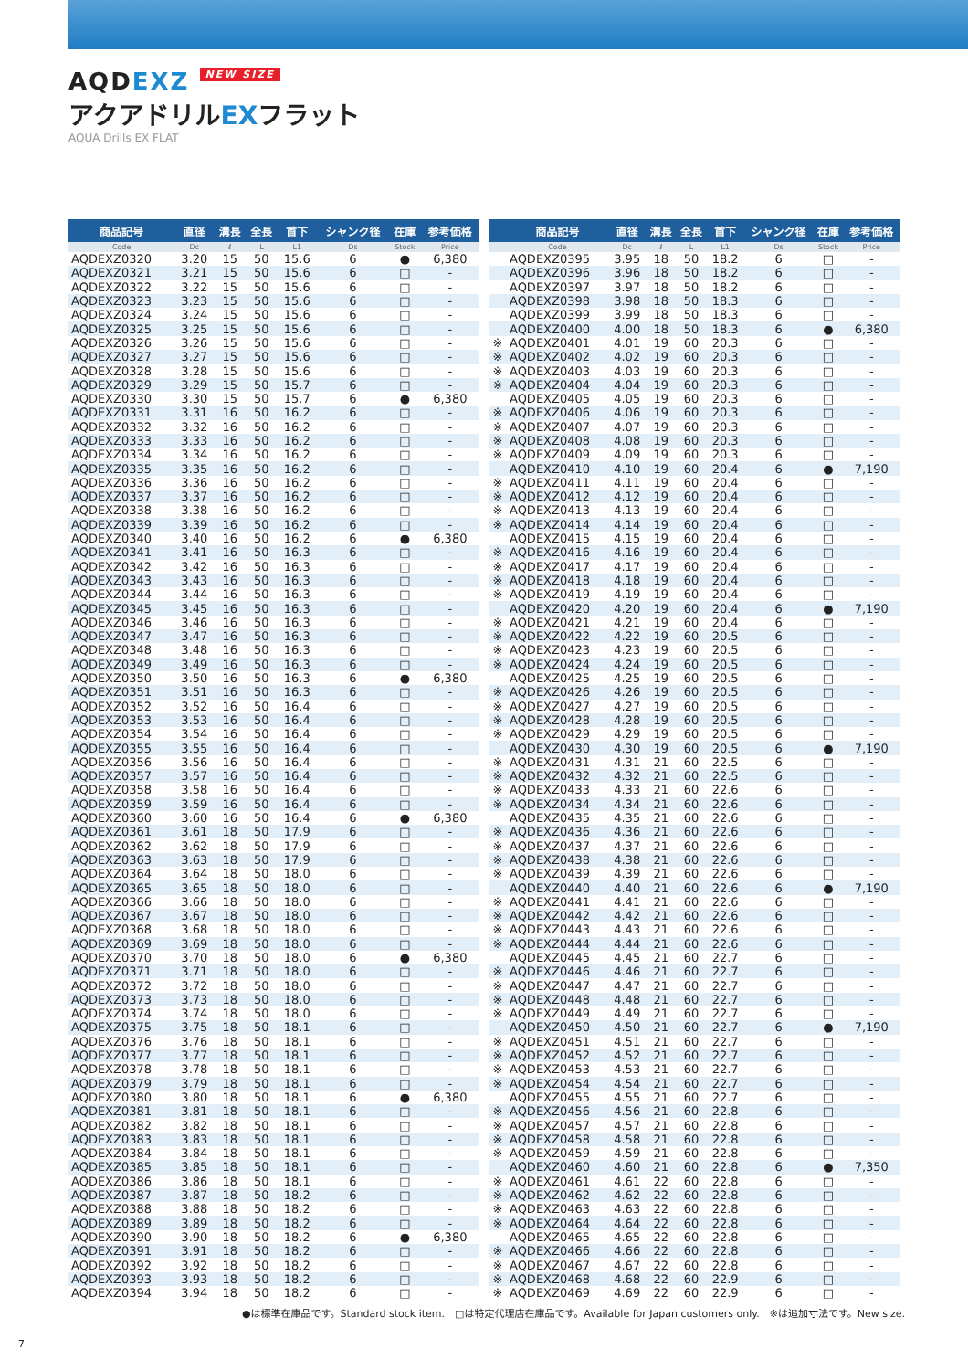AQDEXZ NEW SIZE
アクアドリルEXフラット
AQUA Drills EX FLAT
| 商品記号 | 直径 | 溝長 | 全長 | 首下 | シャンク径 | 在庫 | 参考価格 |
| --- | --- | --- | --- | --- | --- | --- | --- |
| Code | Dc | ℓ | L | L1 | Ds | Stock | Price |
| AQDEXZ0320 | 3.20 | 15 | 50 | 15.6 | 6 | ● | 6,380 |
| AQDEXZ0321 | 3.21 | 15 | 50 | 15.6 | 6 | □ | - |
| AQDEXZ0322 | 3.22 | 15 | 50 | 15.6 | 6 | □ | - |
| AQDEXZ0323 | 3.23 | 15 | 50 | 15.6 | 6 | □ | - |
| AQDEXZ0324 | 3.24 | 15 | 50 | 15.6 | 6 | □ | - |
| AQDEXZ0325 | 3.25 | 15 | 50 | 15.6 | 6 | □ | - |
| AQDEXZ0326 | 3.26 | 15 | 50 | 15.6 | 6 | □ | - |
| AQDEXZ0327 | 3.27 | 15 | 50 | 15.6 | 6 | □ | - |
| AQDEXZ0328 | 3.28 | 15 | 50 | 15.6 | 6 | □ | - |
| AQDEXZ0329 | 3.29 | 15 | 50 | 15.7 | 6 | □ | - |
| AQDEXZ0330 | 3.30 | 15 | 50 | 15.7 | 6 | ● | 6,380 |
| AQDEXZ0331 | 3.31 | 16 | 50 | 16.2 | 6 | □ | - |
| AQDEXZ0332 | 3.32 | 16 | 50 | 16.2 | 6 | □ | - |
| AQDEXZ0333 | 3.33 | 16 | 50 | 16.2 | 6 | □ | - |
| AQDEXZ0334 | 3.34 | 16 | 50 | 16.2 | 6 | □ | - |
| AQDEXZ0335 | 3.35 | 16 | 50 | 16.2 | 6 | □ | - |
| AQDEXZ0336 | 3.36 | 16 | 50 | 16.2 | 6 | □ | - |
| AQDEXZ0337 | 3.37 | 16 | 50 | 16.2 | 6 | □ | - |
| AQDEXZ0338 | 3.38 | 16 | 50 | 16.2 | 6 | □ | - |
| AQDEXZ0339 | 3.39 | 16 | 50 | 16.2 | 6 | □ | - |
| AQDEXZ0340 | 3.40 | 16 | 50 | 16.2 | 6 | ● | 6,380 |
| AQDEXZ0341 | 3.41 | 16 | 50 | 16.3 | 6 | □ | - |
| AQDEXZ0342 | 3.42 | 16 | 50 | 16.3 | 6 | □ | - |
| AQDEXZ0343 | 3.43 | 16 | 50 | 16.3 | 6 | □ | - |
| AQDEXZ0344 | 3.44 | 16 | 50 | 16.3 | 6 | □ | - |
| AQDEXZ0345 | 3.45 | 16 | 50 | 16.3 | 6 | □ | - |
| AQDEXZ0346 | 3.46 | 16 | 50 | 16.3 | 6 | □ | - |
| AQDEXZ0347 | 3.47 | 16 | 50 | 16.3 | 6 | □ | - |
| AQDEXZ0348 | 3.48 | 16 | 50 | 16.3 | 6 | □ | - |
| AQDEXZ0349 | 3.49 | 16 | 50 | 16.3 | 6 | □ | - |
| AQDEXZ0350 | 3.50 | 16 | 50 | 16.3 | 6 | ● | 6,380 |
| AQDEXZ0351 | 3.51 | 16 | 50 | 16.3 | 6 | □ | - |
| AQDEXZ0352 | 3.52 | 16 | 50 | 16.4 | 6 | □ | - |
| AQDEXZ0353 | 3.53 | 16 | 50 | 16.4 | 6 | □ | - |
| AQDEXZ0354 | 3.54 | 16 | 50 | 16.4 | 6 | □ | - |
| AQDEXZ0355 | 3.55 | 16 | 50 | 16.4 | 6 | □ | - |
| AQDEXZ0356 | 3.56 | 16 | 50 | 16.4 | 6 | □ | - |
| AQDEXZ0357 | 3.57 | 16 | 50 | 16.4 | 6 | □ | - |
| AQDEXZ0358 | 3.58 | 16 | 50 | 16.4 | 6 | □ | - |
| AQDEXZ0359 | 3.59 | 16 | 50 | 16.4 | 6 | □ | - |
| AQDEXZ0360 | 3.60 | 16 | 50 | 16.4 | 6 | ● | 6,380 |
| AQDEXZ0361 | 3.61 | 18 | 50 | 17.9 | 6 | □ | - |
| AQDEXZ0362 | 3.62 | 18 | 50 | 17.9 | 6 | □ | - |
| AQDEXZ0363 | 3.63 | 18 | 50 | 17.9 | 6 | □ | - |
| AQDEXZ0364 | 3.64 | 18 | 50 | 18.0 | 6 | □ | - |
| AQDEXZ0365 | 3.65 | 18 | 50 | 18.0 | 6 | □ | - |
| AQDEXZ0366 | 3.66 | 18 | 50 | 18.0 | 6 | □ | - |
| AQDEXZ0367 | 3.67 | 18 | 50 | 18.0 | 6 | □ | - |
| AQDEXZ0368 | 3.68 | 18 | 50 | 18.0 | 6 | □ | - |
| AQDEXZ0369 | 3.69 | 18 | 50 | 18.0 | 6 | □ | - |
| AQDEXZ0370 | 3.70 | 18 | 50 | 18.0 | 6 | ● | 6,380 |
| AQDEXZ0371 | 3.71 | 18 | 50 | 18.0 | 6 | □ | - |
| AQDEXZ0372 | 3.72 | 18 | 50 | 18.0 | 6 | □ | - |
| AQDEXZ0373 | 3.73 | 18 | 50 | 18.0 | 6 | □ | - |
| AQDEXZ0374 | 3.74 | 18 | 50 | 18.0 | 6 | □ | - |
| AQDEXZ0375 | 3.75 | 18 | 50 | 18.1 | 6 | □ | - |
| AQDEXZ0376 | 3.76 | 18 | 50 | 18.1 | 6 | □ | - |
| AQDEXZ0377 | 3.77 | 18 | 50 | 18.1 | 6 | □ | - |
| AQDEXZ0378 | 3.78 | 18 | 50 | 18.1 | 6 | □ | - |
| AQDEXZ0379 | 3.79 | 18 | 50 | 18.1 | 6 | □ | - |
| AQDEXZ0380 | 3.80 | 18 | 50 | 18.1 | 6 | ● | 6,380 |
| AQDEXZ0381 | 3.81 | 18 | 50 | 18.1 | 6 | □ | - |
| AQDEXZ0382 | 3.82 | 18 | 50 | 18.1 | 6 | □ | - |
| AQDEXZ0383 | 3.83 | 18 | 50 | 18.1 | 6 | □ | - |
| AQDEXZ0384 | 3.84 | 18 | 50 | 18.1 | 6 | □ | - |
| AQDEXZ0385 | 3.85 | 18 | 50 | 18.1 | 6 | □ | - |
| AQDEXZ0386 | 3.86 | 18 | 50 | 18.1 | 6 | □ | - |
| AQDEXZ0387 | 3.87 | 18 | 50 | 18.2 | 6 | □ | - |
| AQDEXZ0388 | 3.88 | 18 | 50 | 18.2 | 6 | □ | - |
| AQDEXZ0389 | 3.89 | 18 | 50 | 18.2 | 6 | □ | - |
| AQDEXZ0390 | 3.90 | 18 | 50 | 18.2 | 6 | ● | 6,380 |
| AQDEXZ0391 | 3.91 | 18 | 50 | 18.2 | 6 | □ | - |
| AQDEXZ0392 | 3.92 | 18 | 50 | 18.2 | 6 | □ | - |
| AQDEXZ0393 | 3.93 | 18 | 50 | 18.2 | 6 | □ | - |
| AQDEXZ0394 | 3.94 | 18 | 50 | 18.2 | 6 | □ | - |
| | 商品記号 | 直径 | 溝長 | 全長 | 首下 | シャンク径 | 在庫 | 参考価格 |
| --- | --- | --- | --- | --- | --- | --- | --- | --- |
| | Code | Dc | ℓ | L | L1 | Ds | Stock | Price |
| | AQDEXZ0395 | 3.95 | 18 | 50 | 18.2 | 6 | □ | - |
| | AQDEXZ0396 | 3.96 | 18 | 50 | 18.2 | 6 | □ | - |
| | AQDEXZ0397 | 3.97 | 18 | 50 | 18.2 | 6 | □ | - |
| | AQDEXZ0398 | 3.98 | 18 | 50 | 18.3 | 6 | □ | - |
| | AQDEXZ0399 | 3.99 | 18 | 50 | 18.3 | 6 | □ | - |
| | AQDEXZ0400 | 4.00 | 18 | 50 | 18.3 | 6 | ● | 6,380 |
| ※ | AQDEXZ0401 | 4.01 | 19 | 60 | 20.3 | 6 | □ | - |
| ※ | AQDEXZ0402 | 4.02 | 19 | 60 | 20.3 | 6 | □ | - |
| ※ | AQDEXZ0403 | 4.03 | 19 | 60 | 20.3 | 6 | □ | - |
| ※ | AQDEXZ0404 | 4.04 | 19 | 60 | 20.3 | 6 | □ | - |
| | AQDEXZ0405 | 4.05 | 19 | 60 | 20.3 | 6 | □ | - |
| ※ | AQDEXZ0406 | 4.06 | 19 | 60 | 20.3 | 6 | □ | - |
| ※ | AQDEXZ0407 | 4.07 | 19 | 60 | 20.3 | 6 | □ | - |
| ※ | AQDEXZ0408 | 4.08 | 19 | 60 | 20.3 | 6 | □ | - |
| ※ | AQDEXZ0409 | 4.09 | 19 | 60 | 20.3 | 6 | □ | - |
| | AQDEXZ0410 | 4.10 | 19 | 60 | 20.4 | 6 | ● | 7,190 |
| ※ | AQDEXZ0411 | 4.11 | 19 | 60 | 20.4 | 6 | □ | - |
| ※ | AQDEXZ0412 | 4.12 | 19 | 60 | 20.4 | 6 | □ | - |
| ※ | AQDEXZ0413 | 4.13 | 19 | 60 | 20.4 | 6 | □ | - |
| ※ | AQDEXZ0414 | 4.14 | 19 | 60 | 20.4 | 6 | □ | - |
| | AQDEXZ0415 | 4.15 | 19 | 60 | 20.4 | 6 | □ | - |
| ※ | AQDEXZ0416 | 4.16 | 19 | 60 | 20.4 | 6 | □ | - |
| ※ | AQDEXZ0417 | 4.17 | 19 | 60 | 20.4 | 6 | □ | - |
| ※ | AQDEXZ0418 | 4.18 | 19 | 60 | 20.4 | 6 | □ | - |
| ※ | AQDEXZ0419 | 4.19 | 19 | 60 | 20.4 | 6 | □ | - |
| | AQDEXZ0420 | 4.20 | 19 | 60 | 20.4 | 6 | ● | 7,190 |
| ※ | AQDEXZ0421 | 4.21 | 19 | 60 | 20.4 | 6 | □ | - |
| ※ | AQDEXZ0422 | 4.22 | 19 | 60 | 20.5 | 6 | □ | - |
| ※ | AQDEXZ0423 | 4.23 | 19 | 60 | 20.5 | 6 | □ | - |
| ※ | AQDEXZ0424 | 4.24 | 19 | 60 | 20.5 | 6 | □ | - |
| | AQDEXZ0425 | 4.25 | 19 | 60 | 20.5 | 6 | □ | - |
| ※ | AQDEXZ0426 | 4.26 | 19 | 60 | 20.5 | 6 | □ | - |
| ※ | AQDEXZ0427 | 4.27 | 19 | 60 | 20.5 | 6 | □ | - |
| ※ | AQDEXZ0428 | 4.28 | 19 | 60 | 20.5 | 6 | □ | - |
| ※ | AQDEXZ0429 | 4.29 | 19 | 60 | 20.5 | 6 | □ | - |
| | AQDEXZ0430 | 4.30 | 19 | 60 | 20.5 | 6 | ● | 7,190 |
| ※ | AQDEXZ0431 | 4.31 | 21 | 60 | 22.5 | 6 | □ | - |
| ※ | AQDEXZ0432 | 4.32 | 21 | 60 | 22.5 | 6 | □ | - |
| ※ | AQDEXZ0433 | 4.33 | 21 | 60 | 22.6 | 6 | □ | - |
| ※ | AQDEXZ0434 | 4.34 | 21 | 60 | 22.6 | 6 | □ | - |
| | AQDEXZ0435 | 4.35 | 21 | 60 | 22.6 | 6 | □ | - |
| ※ | AQDEXZ0436 | 4.36 | 21 | 60 | 22.6 | 6 | □ | - |
| ※ | AQDEXZ0437 | 4.37 | 21 | 60 | 22.6 | 6 | □ | - |
| ※ | AQDEXZ0438 | 4.38 | 21 | 60 | 22.6 | 6 | □ | - |
| ※ | AQDEXZ0439 | 4.39 | 21 | 60 | 22.6 | 6 | □ | - |
| | AQDEXZ0440 | 4.40 | 21 | 60 | 22.6 | 6 | ● | 7,190 |
| ※ | AQDEXZ0441 | 4.41 | 21 | 60 | 22.6 | 6 | □ | - |
| ※ | AQDEXZ0442 | 4.42 | 21 | 60 | 22.6 | 6 | □ | - |
| ※ | AQDEXZ0443 | 4.43 | 21 | 60 | 22.6 | 6 | □ | - |
| ※ | AQDEXZ0444 | 4.44 | 21 | 60 | 22.6 | 6 | □ | - |
| | AQDEXZ0445 | 4.45 | 21 | 60 | 22.7 | 6 | □ | - |
| ※ | AQDEXZ0446 | 4.46 | 21 | 60 | 22.7 | 6 | □ | - |
| ※ | AQDEXZ0447 | 4.47 | 21 | 60 | 22.7 | 6 | □ | - |
| ※ | AQDEXZ0448 | 4.48 | 21 | 60 | 22.7 | 6 | □ | - |
| ※ | AQDEXZ0449 | 4.49 | 21 | 60 | 22.7 | 6 | □ | - |
| | AQDEXZ0450 | 4.50 | 21 | 60 | 22.7 | 6 | ● | 7,190 |
| ※ | AQDEXZ0451 | 4.51 | 21 | 60 | 22.7 | 6 | □ | - |
| ※ | AQDEXZ0452 | 4.52 | 21 | 60 | 22.7 | 6 | □ | - |
| ※ | AQDEXZ0453 | 4.53 | 21 | 60 | 22.7 | 6 | □ | - |
| ※ | AQDEXZ0454 | 4.54 | 21 | 60 | 22.7 | 6 | □ | - |
| | AQDEXZ0455 | 4.55 | 21 | 60 | 22.7 | 6 | □ | - |
| ※ | AQDEXZ0456 | 4.56 | 21 | 60 | 22.8 | 6 | □ | - |
| ※ | AQDEXZ0457 | 4.57 | 21 | 60 | 22.8 | 6 | □ | - |
| ※ | AQDEXZ0458 | 4.58 | 21 | 60 | 22.8 | 6 | □ | - |
| ※ | AQDEXZ0459 | 4.59 | 21 | 60 | 22.8 | 6 | □ | - |
| | AQDEXZ0460 | 4.60 | 21 | 60 | 22.8 | 6 | ● | 7,350 |
| ※ | AQDEXZ0461 | 4.61 | 22 | 60 | 22.8 | 6 | □ | - |
| ※ | AQDEXZ0462 | 4.62 | 22 | 60 | 22.8 | 6 | □ | - |
| ※ | AQDEXZ0463 | 4.63 | 22 | 60 | 22.8 | 6 | □ | - |
| ※ | AQDEXZ0464 | 4.64 | 22 | 60 | 22.8 | 6 | □ | - |
| | AQDEXZ0465 | 4.65 | 22 | 60 | 22.8 | 6 | □ | - |
| ※ | AQDEXZ0466 | 4.66 | 22 | 60 | 22.8 | 6 | □ | - |
| ※ | AQDEXZ0467 | 4.67 | 22 | 60 | 22.8 | 6 | □ | - |
| ※ | AQDEXZ0468 | 4.68 | 22 | 60 | 22.9 | 6 | □ | - |
| ※ | AQDEXZ0469 | 4.69 | 22 | 60 | 22.9 | 6 | □ | - |
●は標準在庫品です。Standard stock item.　□は特定代理店在庫品です。Available for Japan customers only.　※は追加寸法です。New size.
7